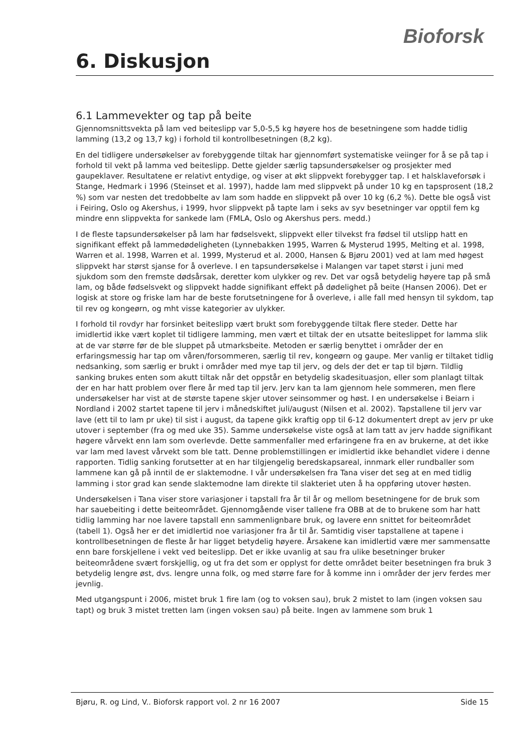Bioforsk
6. Diskusjon
6.1 Lammevekter og tap på beite
Gjennomsnittsvekta på lam ved beiteslipp var 5,0-5,5 kg høyere hos de besetningene som hadde tidlig lamming (13,2 og 13,7 kg) i forhold til kontrollbesetningen (8,2 kg).
En del tidligere undersøkelser av forebyggende tiltak har gjennomført systematiske veiinger for å se på tap i forhold til vekt på lamma ved beiteslipp. Dette gjelder særlig tapsundersøkelser og prosjekter med gaupeklaver. Resultatene er relativt entydige, og viser at økt slippvekt forebygger tap. I et halsklaveforsøk i Stange, Hedmark i 1996 (Steinset et al. 1997), hadde lam med slippvekt på under 10 kg en tapsprosent (18,2 %) som var nesten det tredobbelte av lam som hadde en slippvekt på over 10 kg (6,2 %). Dette ble også vist i Feiring, Oslo og Akershus, i 1999, hvor slippvekt på tapte lam i seks av syv besetninger var opptil fem kg mindre enn slippvekta for sankede lam (FMLA, Oslo og Akershus pers. medd.)
I de fleste tapsundersøkelser på lam har fødselsvekt, slippvekt eller tilvekst fra fødsel til utslipp hatt en signifikant effekt på lammedødeligheten (Lynnebakken 1995, Warren & Mysterud 1995, Melting et al. 1998, Warren et al. 1998, Warren et al. 1999, Mysterud et al. 2000, Hansen & Bjøru 2001) ved at lam med høgest slippvekt har størst sjanse for å overleve. I en tapsundersøkelse i Malangen var tapet størst i juni med sjukdom som den fremste dødsårsak, deretter kom ulykker og rev. Det var også betydelig høyere tap på små lam, og både fødselsvekt og slippvekt hadde signifikant effekt på dødelighet på beite (Hansen 2006). Det er logisk at store og friske lam har de beste forutsetningene for å overleve, i alle fall med hensyn til sykdom, tap til rev og kongeørn, og mht visse kategorier av ulykker.
I forhold til rovdyr har forsinket beiteslipp vært brukt som forebyggende tiltak flere steder. Dette har imidlertid ikke vært koplet til tidligere lamming, men vært et tiltak der en utsatte beiteslippet for lamma slik at de var større før de ble sluppet på utmarksbeite. Metoden er særlig benyttet i områder der en erfaringsmessig har tap om våren/forsommeren, særlig til rev, kongeørn og gaupe. Mer vanlig er tiltaket tidlig nedsanking, som særlig er brukt i områder med mye tap til jerv, og dels der det er tap til bjørn. Tildlig sanking brukes enten som akutt tiltak når det oppstår en betydelig skadesituasjon, eller som planlagt tiltak der en har hatt problem over flere år med tap til jerv. Jerv kan ta lam gjennom hele sommeren, men flere undersøkelser har vist at de største tapene skjer utover seinsommer og høst. I en undersøkelse i Beiarn i Nordland i 2002 startet tapene til jerv i månedskiftet juli/august (Nilsen et al. 2002). Tapstallene til jerv var lave (ett til to lam pr uke) til sist i august, da tapene gikk kraftig opp til 6-12 dokumentert drept av jerv pr uke utover i september (fra og med uke 35). Samme undersøkelse viste også at lam tatt av jerv hadde signifikant høgere vårvekt enn lam som overlevde. Dette sammenfaller med erfaringene fra en av brukerne, at det ikke var lam med lavest vårvekt som ble tatt. Denne problemstillingen er imidlertid ikke behandlet videre i denne rapporten. Tidlig sanking forutsetter at en har tilgjengelig beredskapsareal, innmark eller rundballer som lammene kan gå på inntil de er slaktemodne. I vår undersøkelsen fra Tana viser det seg at en med tidlig lamming i stor grad kan sende slaktemodne lam direkte til slakteriet uten å ha oppføring utover høsten.
Undersøkelsen i Tana viser store variasjoner i tapstall fra år til år og mellom besetningene for de bruk som har sauebeiting i dette beiteområdet. Gjennomgående viser tallene fra OBB at de to brukene som har hatt tidlig lamming har noe lavere tapstall enn sammenlignbare bruk, og lavere enn snittet for beiteområdet (tabell 1). Også her er det imidlertid noe variasjoner fra år til år. Samtidig viser tapstallene at tapene i kontrollbesetningen de fleste år har ligget betydelig høyere. Årsakene kan imidlertid være mer sammensatte enn bare forskjellene i vekt ved beiteslipp. Det er ikke uvanlig at sau fra ulike besetninger bruker beiteområdene svært forskjellig, og ut fra det som er opplyst for dette området beiter besetningen fra bruk 3 betydelig lengre øst, dvs. lengre unna folk, og med større fare for å komme inn i områder der jerv ferdes mer jevnlig.
Med utgangspunt i 2006, mistet bruk 1 fire lam (og to voksen sau), bruk 2 mistet to lam (ingen voksen sau tapt) og bruk 3 mistet tretten lam (ingen voksen sau) på beite. Ingen av lammene som bruk 1
Bjøru, R. og Lind, V.. Bioforsk rapport vol. 2 nr 16 2007 Side 15